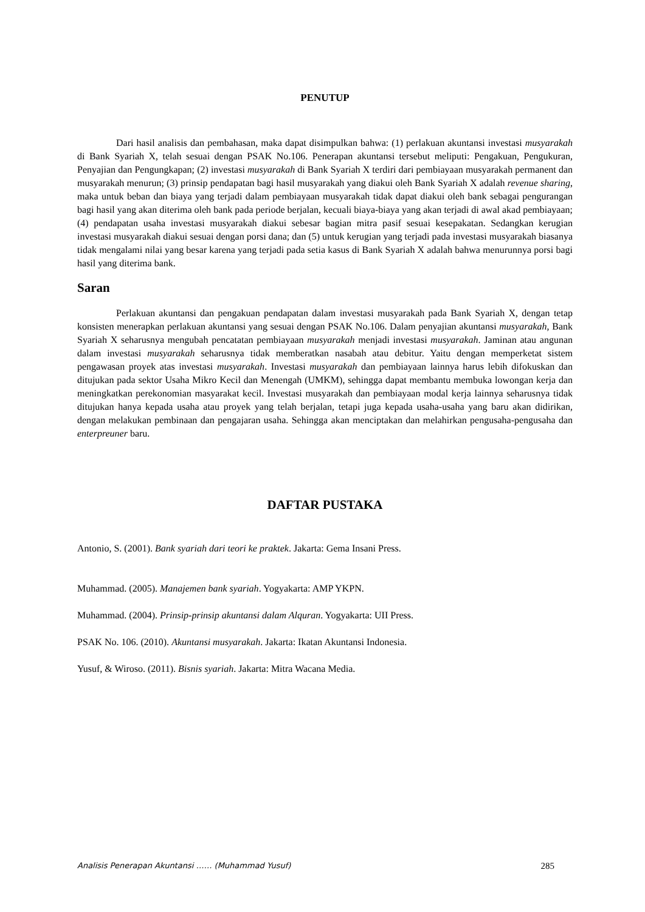PENUTUP
Dari hasil analisis dan pembahasan, maka dapat disimpulkan bahwa: (1) perlakuan akuntansi investasi musyarakah di Bank Syariah X, telah sesuai dengan PSAK No.106. Penerapan akuntansi tersebut meliputi: Pengakuan, Pengukuran, Penyajian dan Pengungkapan; (2) investasi musyarakah di Bank Syariah X terdiri dari pembiayaan musyarakah permanent dan musyarakah menurun; (3) prinsip pendapatan bagi hasil musyarakah yang diakui oleh Bank Syariah X adalah revenue sharing, maka untuk beban dan biaya yang terjadi dalam pembiayaan musyarakah tidak dapat diakui oleh bank sebagai pengurangan bagi hasil yang akan diterima oleh bank pada periode berjalan, kecuali biaya-biaya yang akan terjadi di awal akad pembiayaan; (4) pendapatan usaha investasi musyarakah diakui sebesar bagian mitra pasif sesuai kesepakatan. Sedangkan kerugian investasi musyarakah diakui sesuai dengan porsi dana; dan (5) untuk kerugian yang terjadi pada investasi musyarakah biasanya tidak mengalami nilai yang besar karena yang terjadi pada setia kasus di Bank Syariah X adalah bahwa menurunnya porsi bagi hasil yang diterima bank.
Saran
Perlakuan akuntansi dan pengakuan pendapatan dalam investasi musyarakah pada Bank Syariah X, dengan tetap konsisten menerapkan perlakuan akuntansi yang sesuai dengan PSAK No.106. Dalam penyajian akuntansi musyarakah, Bank Syariah X seharusnya mengubah pencatatan pembiayaan musyarakah menjadi investasi musyarakah. Jaminan atau angunan dalam investasi musyarakah seharusnya tidak memberatkan nasabah atau debitur. Yaitu dengan memperketat sistem pengawasan proyek atas investasi musyarakah. Investasi musyarakah dan pembiayaan lainnya harus lebih difokuskan dan ditujukan pada sektor Usaha Mikro Kecil dan Menengah (UMKM), sehingga dapat membantu membuka lowongan kerja dan meningkatkan perekonomian masyarakat kecil. Investasi musyarakah dan pembiayaan modal kerja lainnya seharusnya tidak ditujukan hanya kepada usaha atau proyek yang telah berjalan, tetapi juga kepada usaha-usaha yang baru akan didirikan, dengan melakukan pembinaan dan pengajaran usaha. Sehingga akan menciptakan dan melahirkan pengusaha-pengusaha dan enterpreuner baru.
DAFTAR PUSTAKA
Antonio, S. (2001). Bank syariah dari teori ke praktek. Jakarta: Gema Insani Press.
Muhammad. (2005). Manajemen bank syariah. Yogyakarta: AMP YKPN.
Muhammad. (2004). Prinsip-prinsip akuntansi dalam Alquran. Yogyakarta: UII Press.
PSAK No. 106. (2010). Akuntansi musyarakah. Jakarta: Ikatan Akuntansi Indonesia.
Yusuf, & Wiroso. (2011). Bisnis syariah. Jakarta: Mitra Wacana Media.
Analisis Penerapan Akuntansi …… (Muhammad Yusuf) 285